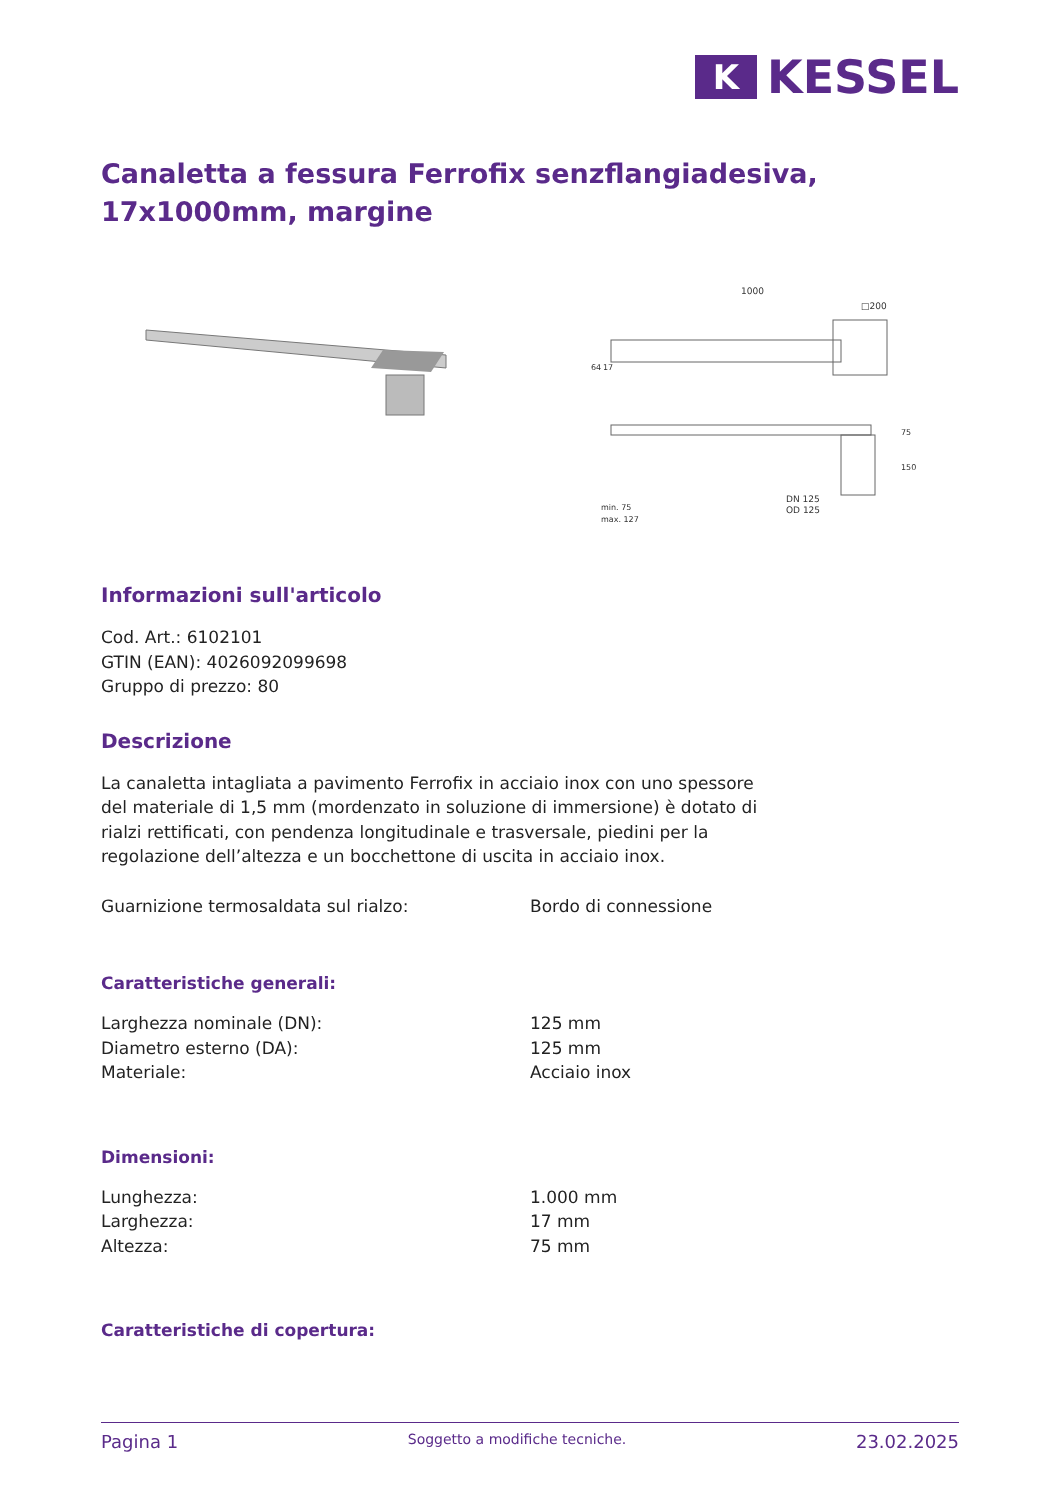K
KESSEL
Canaletta a fessura Ferrofix senzflangiadesiva, 17x1000mm, margine
1000
□200
64
17
75
150
min. 75
max. 127
DN 125
OD 125
Informazioni sull'articolo
Cod. Art.: 6102101
GTIN (EAN): 4026092099698
Gruppo di prezzo: 80
Descrizione
La canaletta intagliata a pavimento Ferrofix in acciaio inox con uno spessore del materiale di 1,5 mm (mordenzato in soluzione di immersione) è dotato di rialzi rettificati, con pendenza longitudinale e trasversale, piedini per la regolazione dell’altezza e un bocchettone di uscita in acciaio inox.
Guarnizione termosaldata sul rialzo: Bordo di connessione
Caratteristiche generali:
Larghezza nominale (DN): 125 mm
Diametro esterno (DA): 125 mm
Materiale: Acciaio inox
Dimensioni:
Lunghezza: 1.000 mm
Larghezza: 17 mm
Altezza: 75 mm
Caratteristiche di copertura:
Pagina 1 Soggetto a modifiche tecniche. 23.02.2025